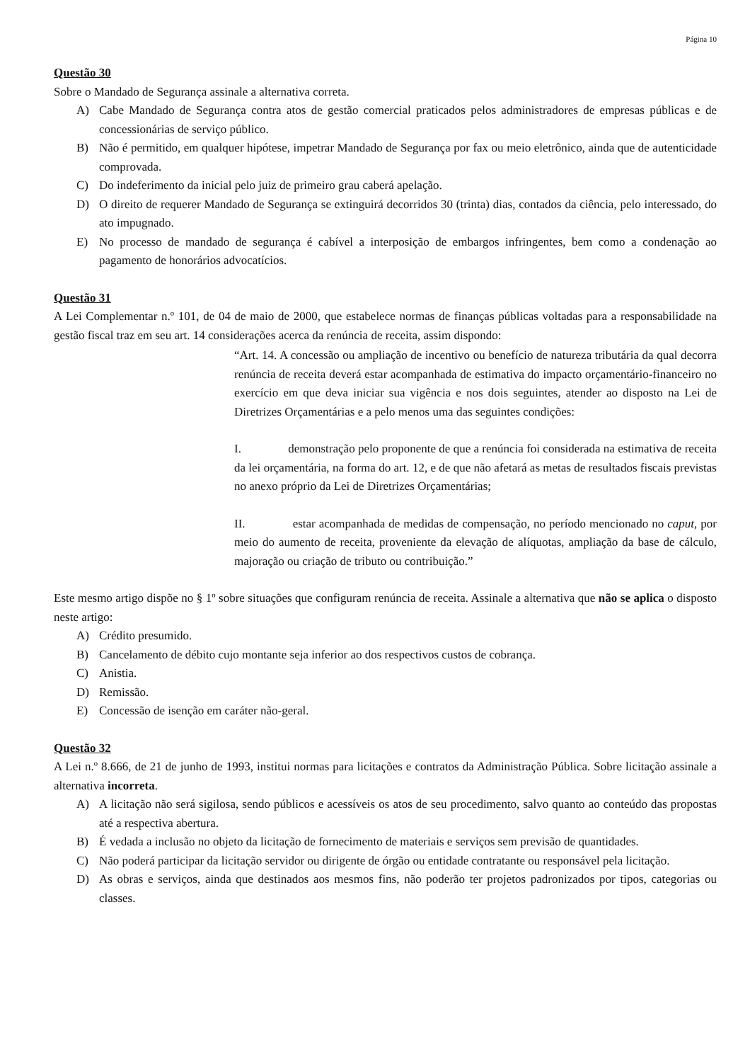Página 10
Questão 30
Sobre o Mandado de Segurança assinale a alternativa correta.
A) Cabe Mandado de Segurança contra atos de gestão comercial praticados pelos administradores de empresas públicas e de concessionárias de serviço público.
B) Não é permitido, em qualquer hipótese, impetrar Mandado de Segurança por fax ou meio eletrônico, ainda que de autenticidade comprovada.
C) Do indeferimento da inicial pelo juiz de primeiro grau caberá apelação.
D) O direito de requerer Mandado de Segurança se extinguirá decorridos 30 (trinta) dias, contados da ciência, pelo interessado, do ato impugnado.
E) No processo de mandado de segurança é cabível a interposição de embargos infringentes, bem como a condenação ao pagamento de honorários advocatícios.
Questão 31
A Lei Complementar n.º 101, de 04 de maio de 2000, que estabelece normas de finanças públicas voltadas para a responsabilidade na gestão fiscal traz em seu art. 14 considerações acerca da renúncia de receita, assim dispondo:
“Art. 14. A concessão ou ampliação de incentivo ou benefício de natureza tributária da qual decorra renúncia de receita deverá estar acompanhada de estimativa do impacto orçamentário-financeiro no exercício em que deva iniciar sua vigência e nos dois seguintes, atender ao disposto na Lei de Diretrizes Orçamentárias e a pelo menos uma das seguintes condições:
I. demonstração pelo proponente de que a renúncia foi considerada na estimativa de receita da lei orçamentária, na forma do art. 12, e de que não afetará as metas de resultados fiscais previstas no anexo próprio da Lei de Diretrizes Orçamentárias;
II. estar acompanhada de medidas de compensação, no período mencionado no caput, por meio do aumento de receita, proveniente da elevação de alíquotas, ampliação da base de cálculo, majoração ou criação de tributo ou contribuição.”
Este mesmo artigo dispõe no § 1º sobre situações que configuram renúncia de receita. Assinale a alternativa que não se aplica o disposto neste artigo:
A) Crédito presumido.
B) Cancelamento de débito cujo montante seja inferior ao dos respectivos custos de cobrança.
C) Anistia.
D) Remissão.
E) Concessão de isenção em caráter não-geral.
Questão 32
A Lei n.º 8.666, de 21 de junho de 1993, institui normas para licitações e contratos da Administração Pública. Sobre licitação assinale a alternativa incorreta.
A) A licitação não será sigilosa, sendo públicos e acessíveis os atos de seu procedimento, salvo quanto ao conteúdo das propostas até a respectiva abertura.
B) É vedada a inclusão no objeto da licitação de fornecimento de materiais e serviços sem previsão de quantidades.
C) Não poderá participar da licitação servidor ou dirigente de órgão ou entidade contratante ou responsável pela licitação.
D) As obras e serviços, ainda que destinados aos mesmos fins, não poderão ter projetos padronizados por tipos, categorias ou classes.